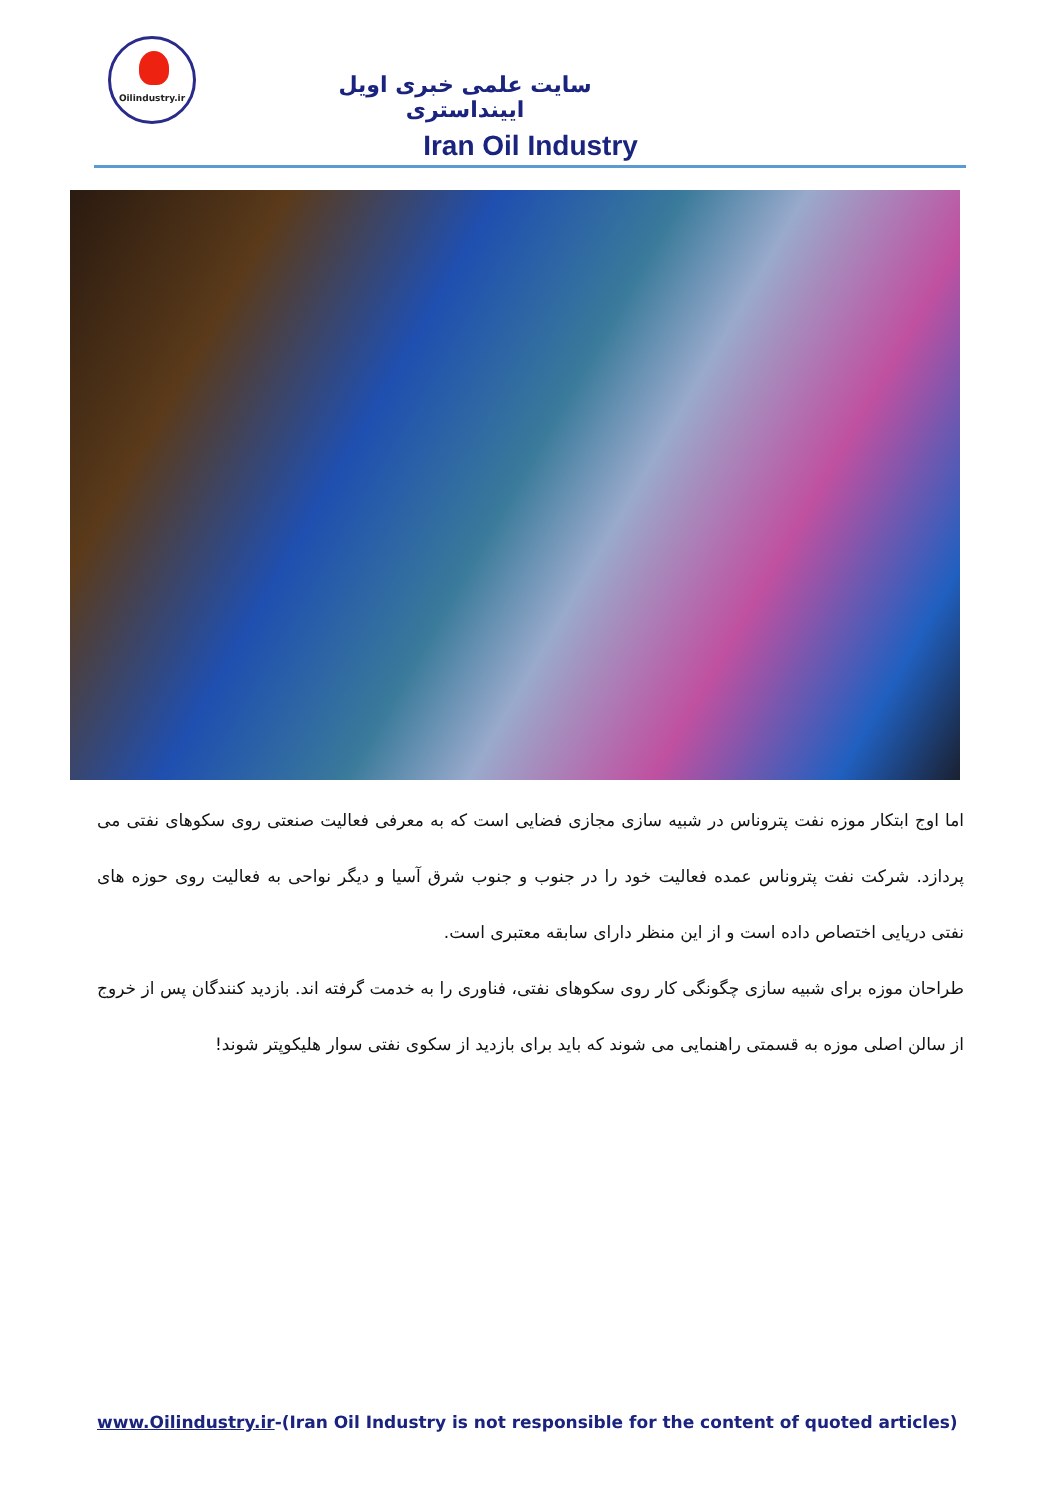Oilindustry.ir
سایت علمی خبری اویل ایینداستری
Iran Oil Industry
اما اوج ابتکار موزه نفت پتروناس در شبیه سازی مجازی فضایی است که به معرفی فعالیت صنعتی روی سکوهای نفتی می پردازد. شرکت نفت پتروناس عمده فعالیت خود را در جنوب و جنوب شرق آسیا و دیگر نواحی به فعالیت روی حوزه های نفتی دریایی اختصاص داده است و از این منظر دارای سابقه معتبری است.
طراحان موزه برای شبیه سازی چگونگی کار روی سکوهای نفتی، فناوری را به خدمت گرفته اند. بازدید کنندگان پس از خروج از سالن اصلی موزه به قسمتی راهنمایی می شوند که باید برای بازدید از سکوی نفتی سوار هلیکوپتر شوند!
www.Oilindustry.ir-(Iran Oil Industry is not responsible for the content of quoted articles)